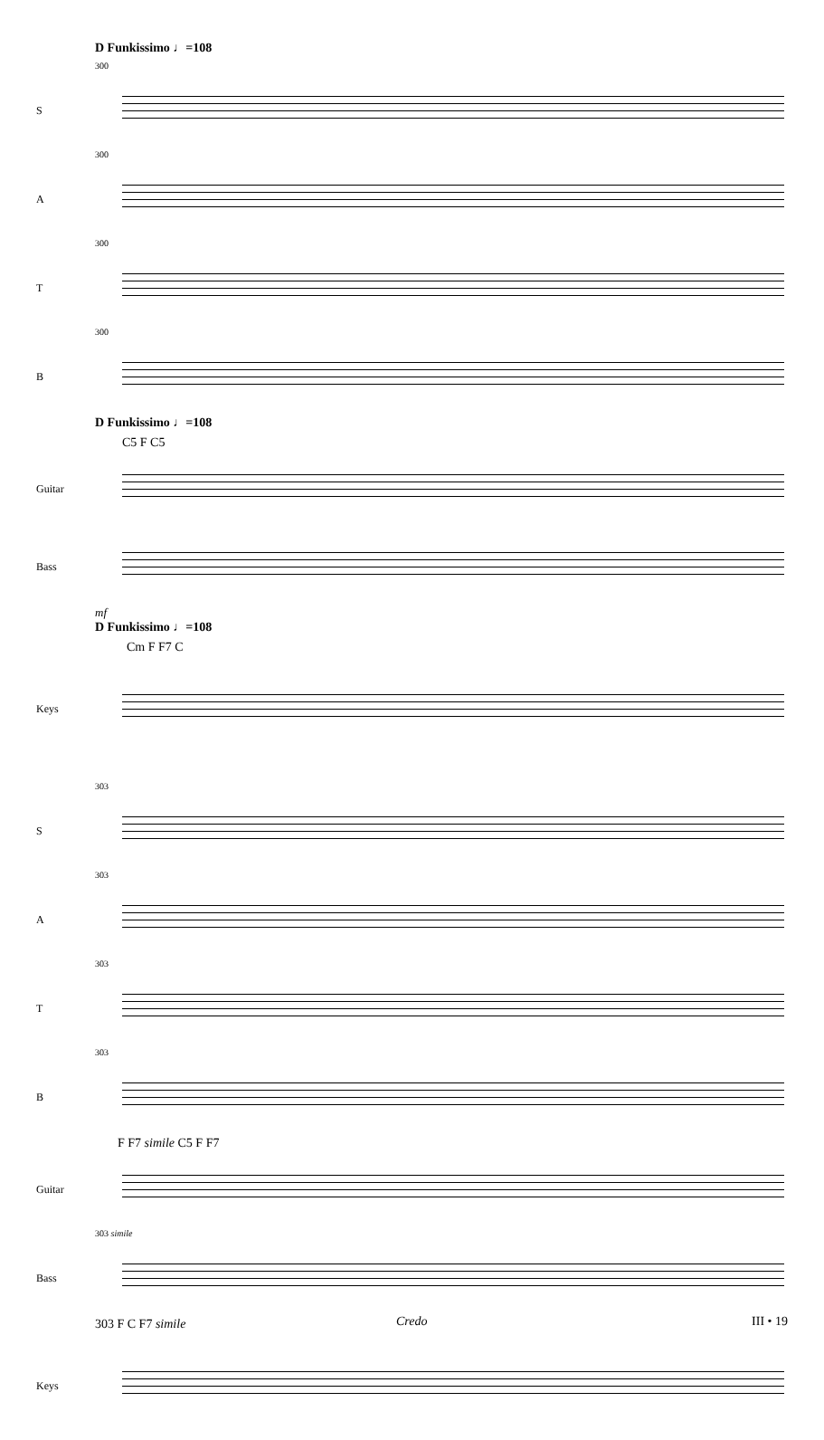D Funkissimo ♩=108
300
S
300
A
300
T
300
B
D Funkissimo ♩=108
C5 F C5
Guitar
Bass
mf
D Funkissimo ♩=108
Cm F F7 C
Keys
303
S
303
A
303
T
303
B
F F7 simile C5 F F7
Guitar
303 simile
Bass
303 F C F7 simile
Keys
Credo III • 19